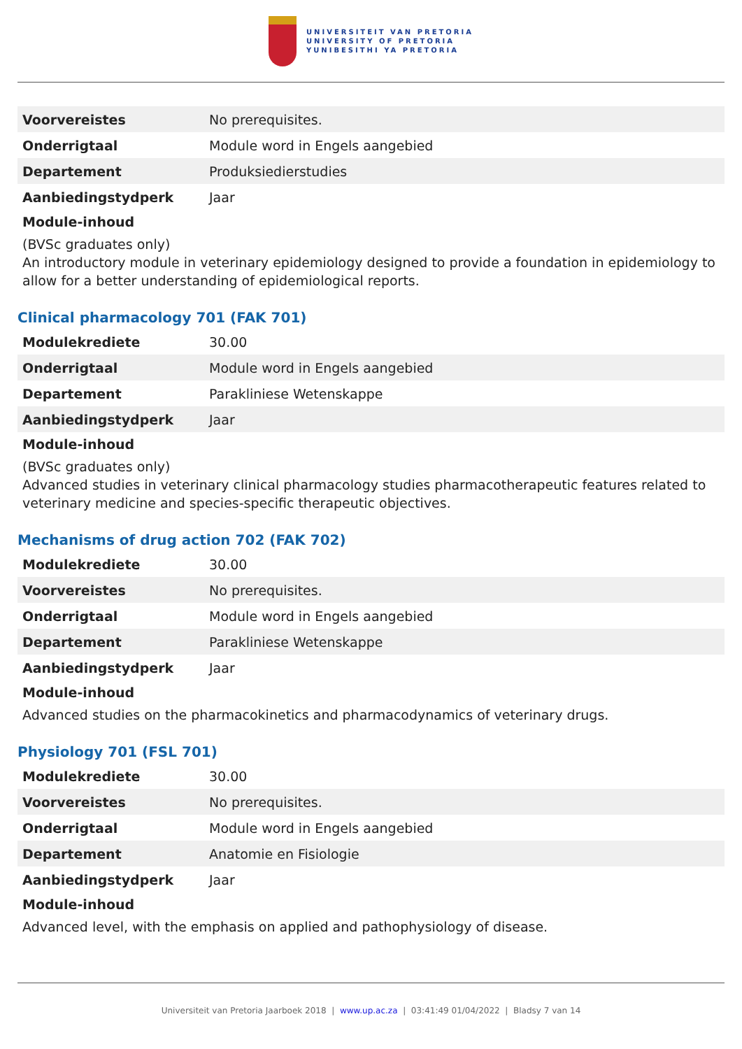UNIVERSITEIT VAN PRETORIA
UNIVERSITY OF PRETORIA
YUNIBESITHI YA PRETORIA
| Voorvereistes | No prerequisites. |
| Onderrigtaal | Module word in Engels aangebied |
| Departement | Produksiedierstudies |
| Aanbiedingstydperk | Jaar |
Module-inhoud
(BVSc graduates only)
An introductory module in veterinary epidemiology designed to provide a foundation in epidemiology to allow for a better understanding of epidemiological reports.
Clinical pharmacology 701 (FAK 701)
| Modulekrediete | 30.00 |
| Onderrigtaal | Module word in Engels aangebied |
| Departement | Parakliniese Wetenskappe |
| Aanbiedingstydperk | Jaar |
Module-inhoud
(BVSc graduates only)
Advanced studies in veterinary clinical pharmacology studies pharmacotherapeutic features related to veterinary medicine and species-specific therapeutic objectives.
Mechanisms of drug action 702 (FAK 702)
| Modulekrediete | 30.00 |
| Voorvereistes | No prerequisites. |
| Onderrigtaal | Module word in Engels aangebied |
| Departement | Parakliniese Wetenskappe |
| Aanbiedingstydperk | Jaar |
Module-inhoud
Advanced studies on the pharmacokinetics and pharmacodynamics of veterinary drugs.
Physiology 701 (FSL 701)
| Modulekrediete | 30.00 |
| Voorvereistes | No prerequisites. |
| Onderrigtaal | Module word in Engels aangebied |
| Departement | Anatomie en Fisiologie |
| Aanbiedingstydperk | Jaar |
Module-inhoud
Advanced level, with the emphasis on applied and pathophysiology of disease.
Universiteit van Pretoria Jaarboek 2018 | www.up.ac.za | 03:41:49 01/04/2022 | Bladsy 7 van 14